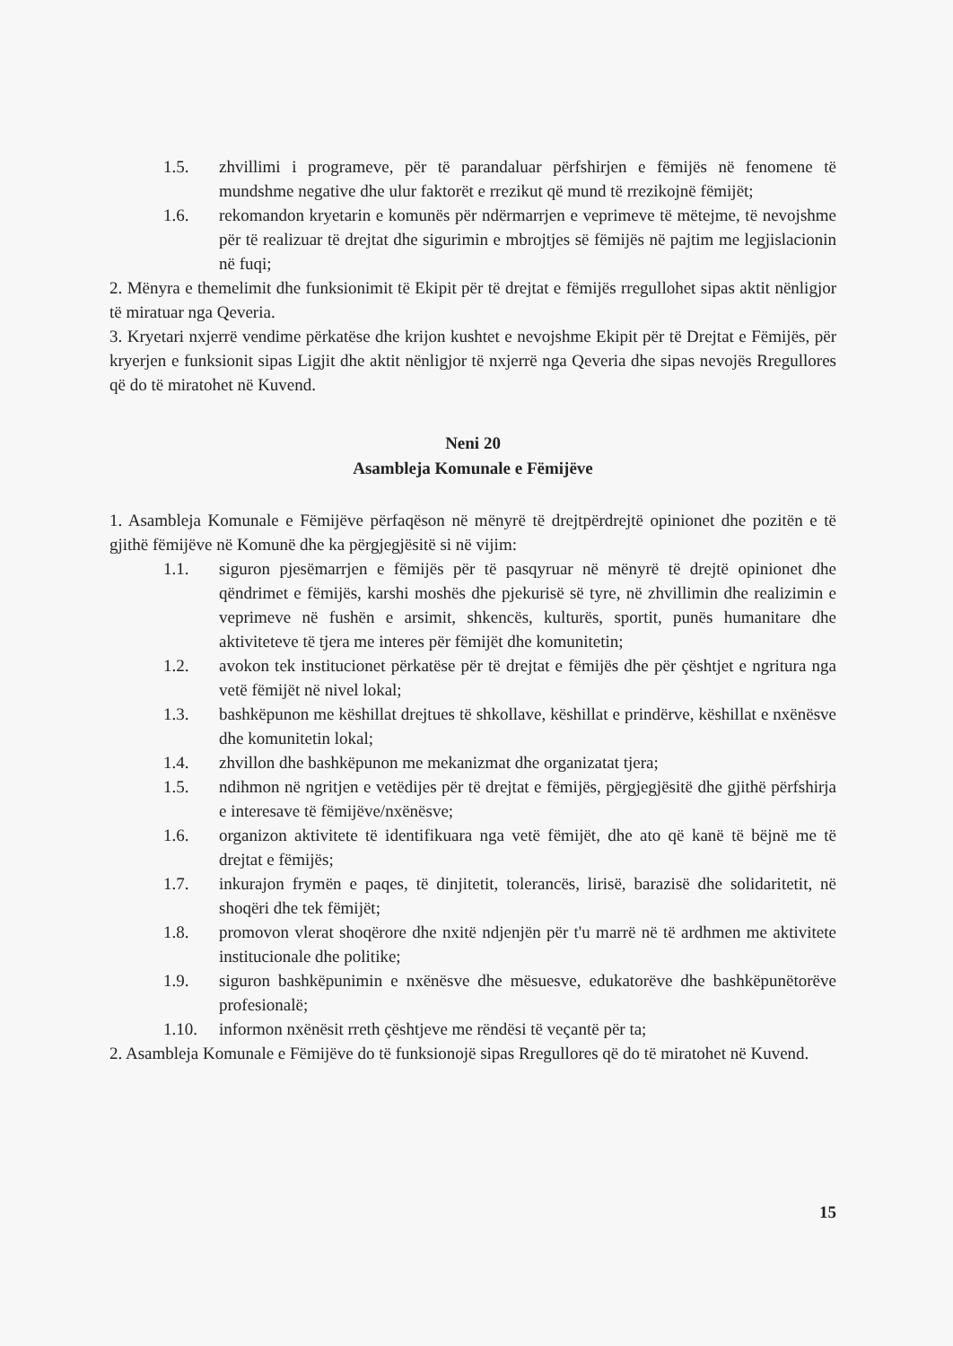1.5. zhvillimi i programeve, për të parandaluar përfshirjen e fëmijës në fenomene të mundshme negative dhe ulur faktorët e rrezikut që mund të rrezikojnë fëmijët;
1.6. rekomandon kryetarin e komunës për ndërmarrjen e veprimeve të mëtejme, të nevojshme për të realizuar të drejtat dhe sigurimin e mbrojtjes së fëmijës në pajtim me legjislacionin në fuqi;
2. Mënyra e themelimit dhe funksionimit të Ekipit për të drejtat e fëmijës rregullohet sipas aktit nënligjor të miratuar nga Qeveria.
3. Kryetari nxjerrë vendime përkatëse dhe krijon kushtet e nevojshme Ekipit për të Drejtat e Fëmijës, për kryerjen e funksionit sipas Ligjit dhe aktit nënligjor të nxjerrë nga Qeveria dhe sipas nevojës Rregullores që do të miratohet në Kuvend.
Neni 20
Asambleja Komunale e Fëmijëve
1. Asambleja Komunale e Fëmijëve përfaqëson në mënyrë të drejtpërdrejtë opinionet dhe pozitën e të gjithë fëmijëve në Komunë dhe ka përgjegjësitë si në vijim:
1.1. siguron pjesëmarrjen e fëmijës për të pasqyruar në mënyrë të drejtë opinionet dhe qëndrimet e fëmijës, karshi moshës dhe pjekurisë së tyre, në zhvillimin dhe realizimin e veprimeve në fushën e arsimit, shkencës, kulturës, sportit, punës humanitare dhe aktiviteteve të tjera me interes për fëmijët dhe komunitetin;
1.2. avokon tek institucionet përkatëse për të drejtat e fëmijës dhe për çështjet e ngritura nga vetë fëmijët në nivel lokal;
1.3. bashkëpunon me këshillat drejtues të shkollave, këshillat e prindërve, këshillat e nxënësve dhe komunitetin lokal;
1.4. zhvillon dhe bashkëpunon me mekanizmat dhe organizatat tjera;
1.5. ndihmon në ngritjen e vetëdijes për të drejtat e fëmijës, përgjegjësitë dhe gjithë përfshirja e interesave të fëmijëve/nxënësve;
1.6. organizon aktivitete të identifikuara nga vetë fëmijët, dhe ato që kanë të bëjnë me të drejtat e fëmijës;
1.7. inkurajon frymën e paqes, të dinjitetit, tolerancës, lirisë, barazisë dhe solidaritetit, në shoqëri dhe tek fëmijët;
1.8. promovon vlerat shoqërore dhe nxitë ndjenjën për t'u marrë në të ardhmen me aktivitete institucionale dhe politike;
1.9. siguron bashkëpunimin e nxënësve dhe mësuesve, edukatorëve dhe bashkëpunëtorëve profesionalë;
1.10. informon nxënësit rreth çështjeve me rëndësi të veçantë për ta;
2. Asambleja Komunale e Fëmijëve do të funksionojë sipas Rregullores që do të miratohet në Kuvend.
15